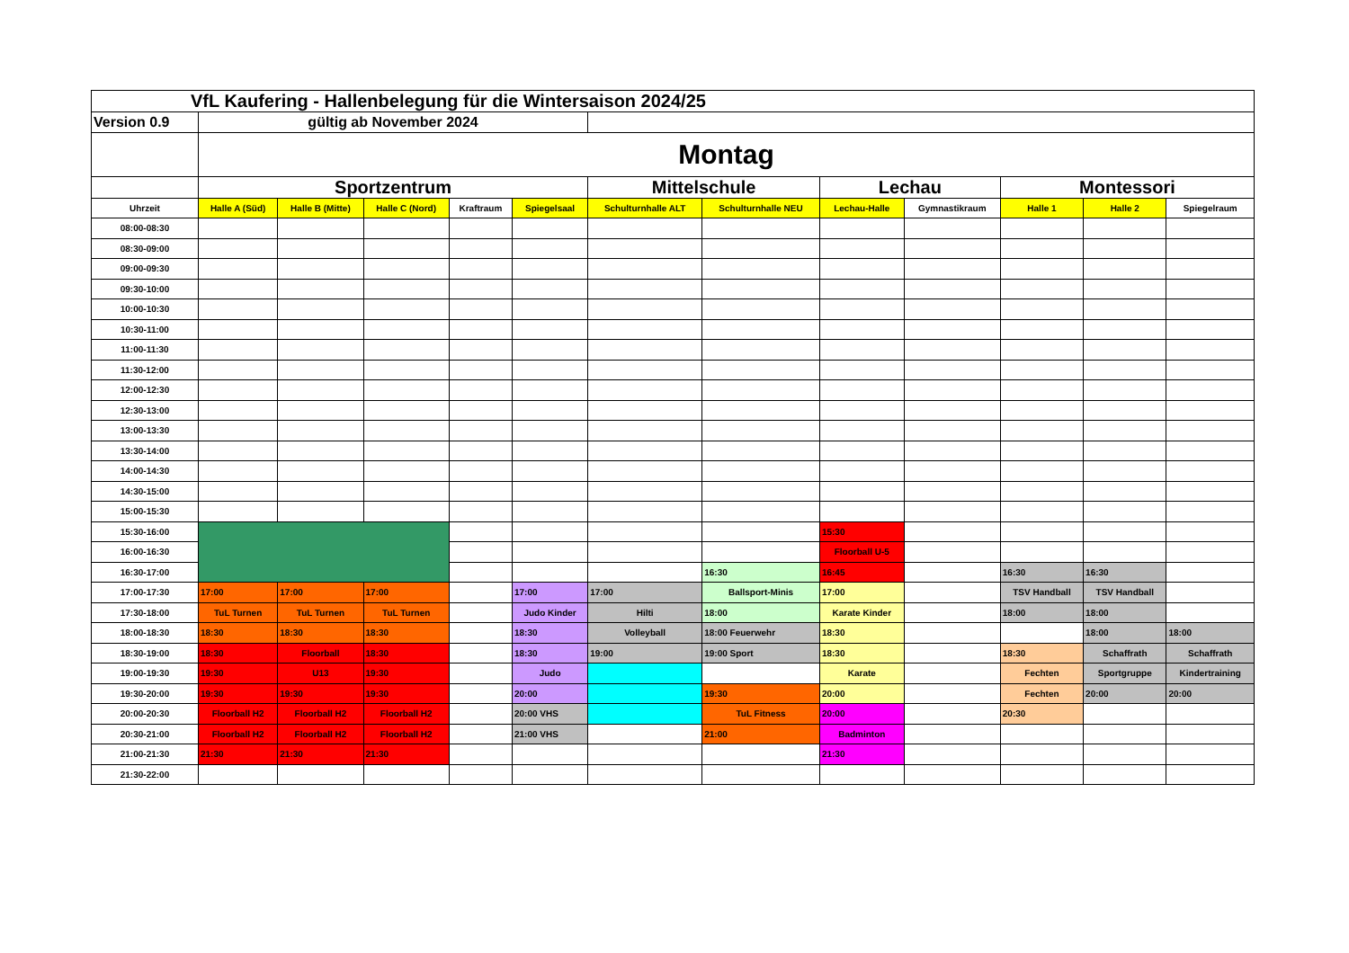| VfL Kaufering - Hallenbelegung für die Wintersaison 2024/25 | | | | | | | | | | | | |
| Version 0.9 | gültig ab November 2024 | | | | | | | | | | | |
| | Montag | | | | | | | | | | | |
| | Sportzentrum | | | | | Mittelschule | | Lechau | | Montessori | | |
| Uhrzeit | Halle A (Süd) | Halle B (Mitte) | Halle C (Nord) | Kraftraum | Spiegelsaal | Schulturnhalle ALT | Schulturnhalle NEU | Lechau-Halle | Gymnastikraum | Halle 1 | Halle 2 | Spiegelraum |
| 08:00-08:30 | | | | | | | | | | | | |
| 08:30-09:00 | | | | | | | | | | | | |
| 09:00-09:30 | | | | | | | | | | | | |
| 09:30-10:00 | | | | | | | | | | | | |
| 10:00-10:30 | | | | | | | | | | | | |
| 10:30-11:00 | | | | | | | | | | | | |
| 11:00-11:30 | | | | | | | | | | | | |
| 11:30-12:00 | | | | | | | | | | | | |
| 12:00-12:30 | | | | | | | | | | | | |
| 12:30-13:00 | | | | | | | | | | | | |
| 13:00-13:30 | | | | | | | | | | | | |
| 13:30-14:00 | | | | | | | | | | | | |
| 14:00-14:30 | | | | | | | | | | | | |
| 14:30-15:00 | | | | | | | | | | | | |
| 15:00-15:30 | | | | | | | | | | | | |
| 15:30-16:00 | | | | | | | | 15:30 | | | | |
| 16:00-16:30 | | | | | | | | Floorball U-5 | | | | |
| 16:30-17:00 | | | | | | | 16:30 | 16:45 | | 16:30 | 16:30 | |
| 17:00-17:30 | 17:00 | 17:00 | 17:00 | | 17:00 | 17:00 | Ballsport-Minis | 17:00 | | TSV Handball | TSV Handball | |
| 17:30-18:00 | TuL Turnen | TuL Turnen | TuL Turnen | | Judo Kinder | Hilti | 18:00 | Karate Kinder | | 18:00 | 18:00 | |
| 18:00-18:30 | 18:30 | 18:30 | 18:30 | | 18:30 | Volleyball | 18:00 Feuerwehr | 18:30 | | | 18:00 | 18:00 |
| 18:30-19:00 | 18:30 | Floorball | 18:30 | | 18:30 | 19:00 | 19:00 Sport | 18:30 | | 18:30 | Schaffrath | Schaffrath |
| 19:00-19:30 | 19:30 | U13 | 19:30 | | Judo | | | Karate | | Fechten | Sportgruppe | Kindertraining |
| 19:30-20:00 | 19:30 | 19:30 | 19:30 | | 20:00 | | 19:30 | 20:00 | | Fechten | 20:00 | 20:00 |
| 20:00-20:30 | Floorball H2 | Floorball H2 | Floorball H2 | | 20:00 VHS | | TuL Fitness | 20:00 | | 20:30 | | |
| 20:30-21:00 | Floorball H2 | Floorball H2 | Floorball H2 | | 21:00 VHS | | 21:00 | Badminton | | | | |
| 21:00-21:30 | 21:30 | 21:30 | 21:30 | | | | | 21:30 | | | | |
| 21:30-22:00 | | | | | | | | | | | | |